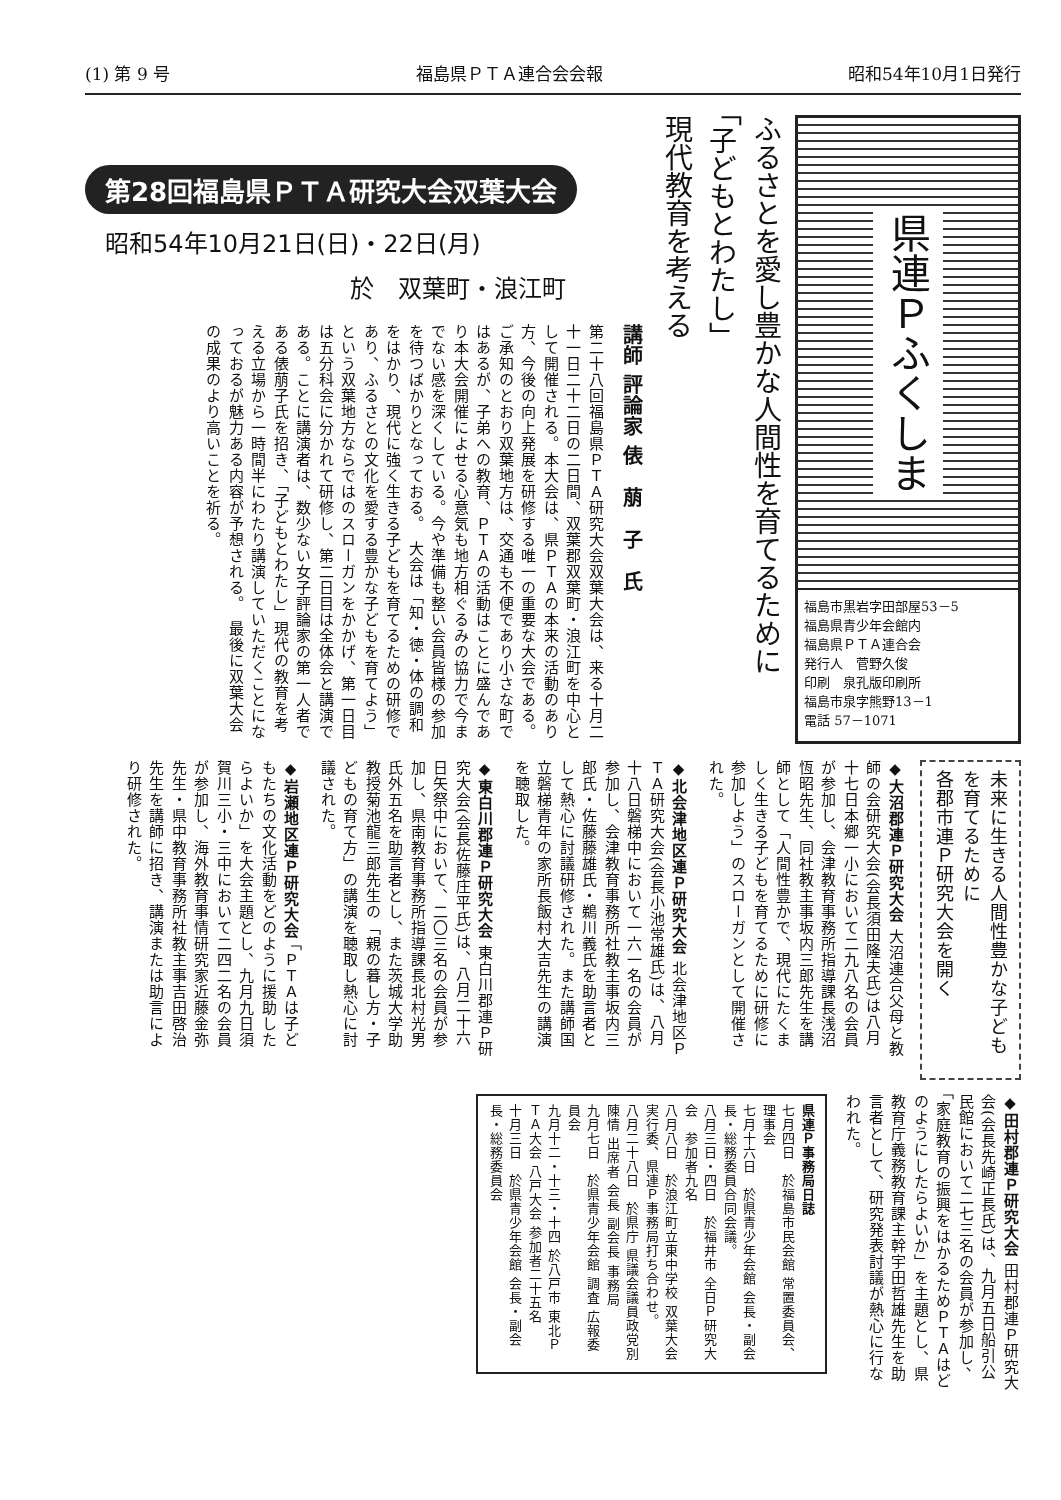(1) 第 9 号 福島県ＰＴＡ連合会会報 昭和54年10月1日発行
第28回福島県ＰＴＡ研究大会双葉大会
昭和54年10月21日(日)・22日(月)
於　双葉町・浪江町
講師 評論家 俵　萠　子　氏
第二十八回福島県ＰＴＡ研究大会双葉大会は、来る十月二十一日二十二日の二日間、双葉郡双葉町・浪江町を中心として開催される。本大会は、県ＰＴＡの本来の活動のあり方、今後の向上発展を研修する唯一の重要な大会である。ご承知のとおり双葉地方は、交通も不便であり小さな町ではあるが、子弟への教育、ＰＴＡの活動はことに盛んであり本大会開催によせる心意気も地方相ぐるみの協力で今までない感を深くしている。今や準備も整い会員皆様の参加を待つばかりとなっておる。　大会は「知・徳・体の調和をはかり、現代に強く生きる子どもを育てるための研修であり、ふるさとの文化を愛する豊かな子どもを育てよう」という双葉地方ならではのスローガンをかかげ、第一日目は五分科会に分かれて研修し、第二日目は全体会と講演である。ことに講演者は、数少ない女子評論家の第一人者である俵萠子氏を招き、「子どもとわたし」現代の教育を考える立場から一時間半にわたり講演していただくことになっておるが魅力ある内容が予想される。　最後に双葉大会の成果のより高いことを祈る。
ふるさとを愛し豊かな人間性を育てるために
「子どもとわたし」
現代教育を考える
県連Ｐふくしま
福島市黒岩字田部屋53－5
福島県青少年会館内
福島県ＰＴＡ連合会
発行人　菅野久俊
印刷　泉孔版印刷所
福島市泉字熊野13－1
電話 57－1071
未来に生きる人間性豊かな子どもを育てるために
各郡市連Ｐ研究大会を開く
◆大沼郡連Ｐ研究大会 大沼連合父母と教師の会研究大会(会長須田隆夫氏)は八月十七日本郷一小において二九八名の会員が参加し、会津教育事務所指導課長浅沼恆昭先生、同社教主事坂内三郎先生を講師として「人間性豊かで、現代にたくましく生きる子どもを育てるために研修に参加しよう」のスローガンとして開催された。
◆北会津地区連Ｐ研究大会 北会津地区ＰＴＡ研究大会(会長小池常雄氏)は、八月十八日磐梯中において一六一名の会員が参加し、会津教育事務所社教主事坂内三郎氏・佐藤藤雄氏・鵜川義氏を助言者として熱心に討議研修された。また講師国立磐梯青年の家所長飯村大吉先生の講演を聴取した。
◆東白川郡連Ｐ研究大会 東白川郡連Ｐ研究大会(会長佐藤庄平氏)は、八月二十六日矢祭中において、二〇三名の会員が参加し、県南教育事務所指導課長北村光男氏外五名を助言者とし、また茨城大学助教授菊池龍三郎先生の「親の暮し方・子どもの育て方」の講演を聴取し熱心に討議された。
◆岩瀬地区連Ｐ研究大会 「ＰＴＡは子どもたちの文化活動をどのように援助したらよいか」を大会主題とし、九月九日須賀川三小・三中において二四二名の会員が参加し、海外教育事情研究家近藤金弥先生・県中教育事務所社教主事吉田啓治先生を講師に招き、講演または助言により研修された。
◆田村郡連Ｐ研究大会 田村郡連Ｐ研究大会(会長先崎正長氏)は、九月五日船引公民館において二七三名の会員が参加し、「家庭教育の振興をはかるためＰＴＡはどのようにしたらよいか」を主題とし、県教育庁義務教育課主幹宇田哲雄先生を助言者として、研究発表討議が熱心に行なわれた。
県連Ｐ事務局日誌
七月四日　於福島市民会館 常置委員会、理事会
七月十六日　於県青少年会館 会長・副会長・総務委員合同会議。
八月三日・四日　於福井市 全日Ｐ研究大会　参加者九名
八月八日　於浪江町立東中学校 双葉大会実行委、県連Ｐ事務局打ち合わせ。
八月二十八日　於県庁 県議会議員政党別陳情 出席者 会長 副会長 事務局
九月七日　於県青少年会館 調査 広報委員会
九月十二・十三・十四 於八戸市 東北ＰＴＡ大会 八戸大会 参加者二十五名
十月三日　於県青少年会館 会長・副会長・総務委員会